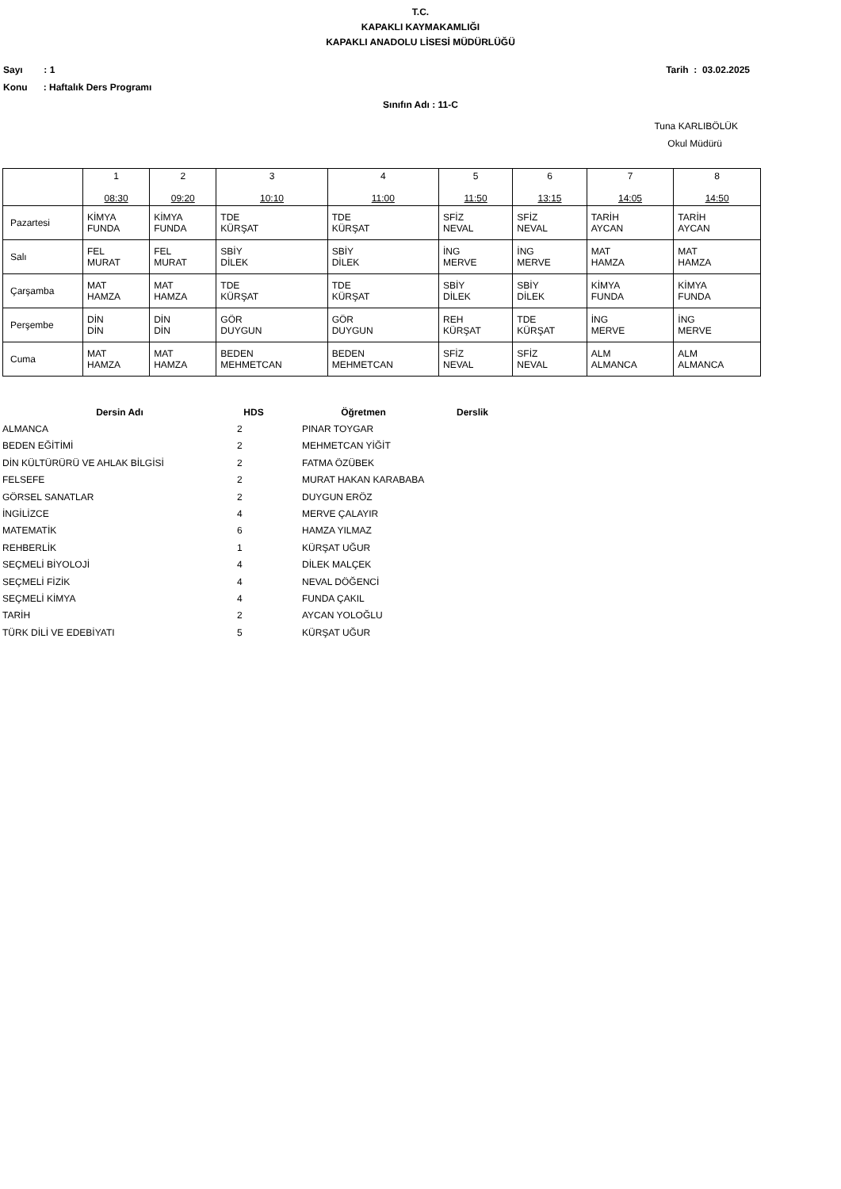T.C.
KAPAKLI KAYMAKAMLIĞI
KAPAKLI ANADOLU LİSESİ MÜDÜRLÜĞÜ
Sayı : 1 Tarih : 03.02.2025
Konu : Haftalık Ders Programı
Sınıfın Adı : 11-C
Tuna KARLIBÖLÜK
Okul Müdürü
| | 1 08:30 | 2 09:20 | 3 10:10 | 4 11:00 | 5 11:50 | 6 13:15 | 7 14:05 | 8 14:50 |
| Pazartesi | KİMYA FUNDA | KİMYA FUNDA | TDE KÜRŞAT | TDE KÜRŞAT | SFİZ NEVAL | SFİZ NEVAL | TARİH AYCAN | TARİH AYCAN |
| Salı | FEL MURAT | FEL MURAT | SBİY DİLEK | SBİY DİLEK | İNG MERVE | İNG MERVE | MAT HAMZA | MAT HAMZA |
| Çarşamba | MAT HAMZA | MAT HAMZA | TDE KÜRŞAT | TDE KÜRŞAT | SBİY DİLEK | SBİY DİLEK | KİMYA FUNDA | KİMYA FUNDA |
| Perşembe | DİN DİN | DİN DİN | GÖR DUYGUN | GÖR DUYGUN | REH KÜRŞAT | TDE KÜRŞAT | İNG MERVE | İNG MERVE |
| Cuma | MAT HAMZA | MAT HAMZA | BEDEN MEHMETCAN | BEDEN MEHMETCAN | SFİZ NEVAL | SFİZ NEVAL | ALM ALMANCA | ALM ALMANCA |
| Dersin Adı | HDS | Öğretmen | Derslik |
| --- | --- | --- | --- |
| ALMANCA | 2 | PINAR TOYGAR | |
| BEDEN EĞİTİMİ | 2 | MEHMETCAN YİĞİT | |
| DİN KÜLTÜRÜRÜ VE AHLAK BİLGİSİ | 2 | FATMA ÖZÜBEK | |
| FELSEFE | 2 | MURAT HAKAN KARABABA | |
| GÖRSEL SANATLAR | 2 | DUYGUN ERÖZ | |
| İNGİLİZCE | 4 | MERVE ÇALAYIR | |
| MATEMATİK | 6 | HAMZA YILMAZ | |
| REHBERLİK | 1 | KÜRŞAT UĞUR | |
| SEÇMELİ BİYOLOJİ | 4 | DİLEK MALÇEK | |
| SEÇMELİ FİZİK | 4 | NEVAL DÖĞENCİ | |
| SEÇMELİ KİMYA | 4 | FUNDA ÇAKIL | |
| TARİH | 2 | AYCAN YOLOĞLU | |
| TÜRK DİLİ VE EDEBİYATI | 5 | KÜRŞAT UĞUR | |